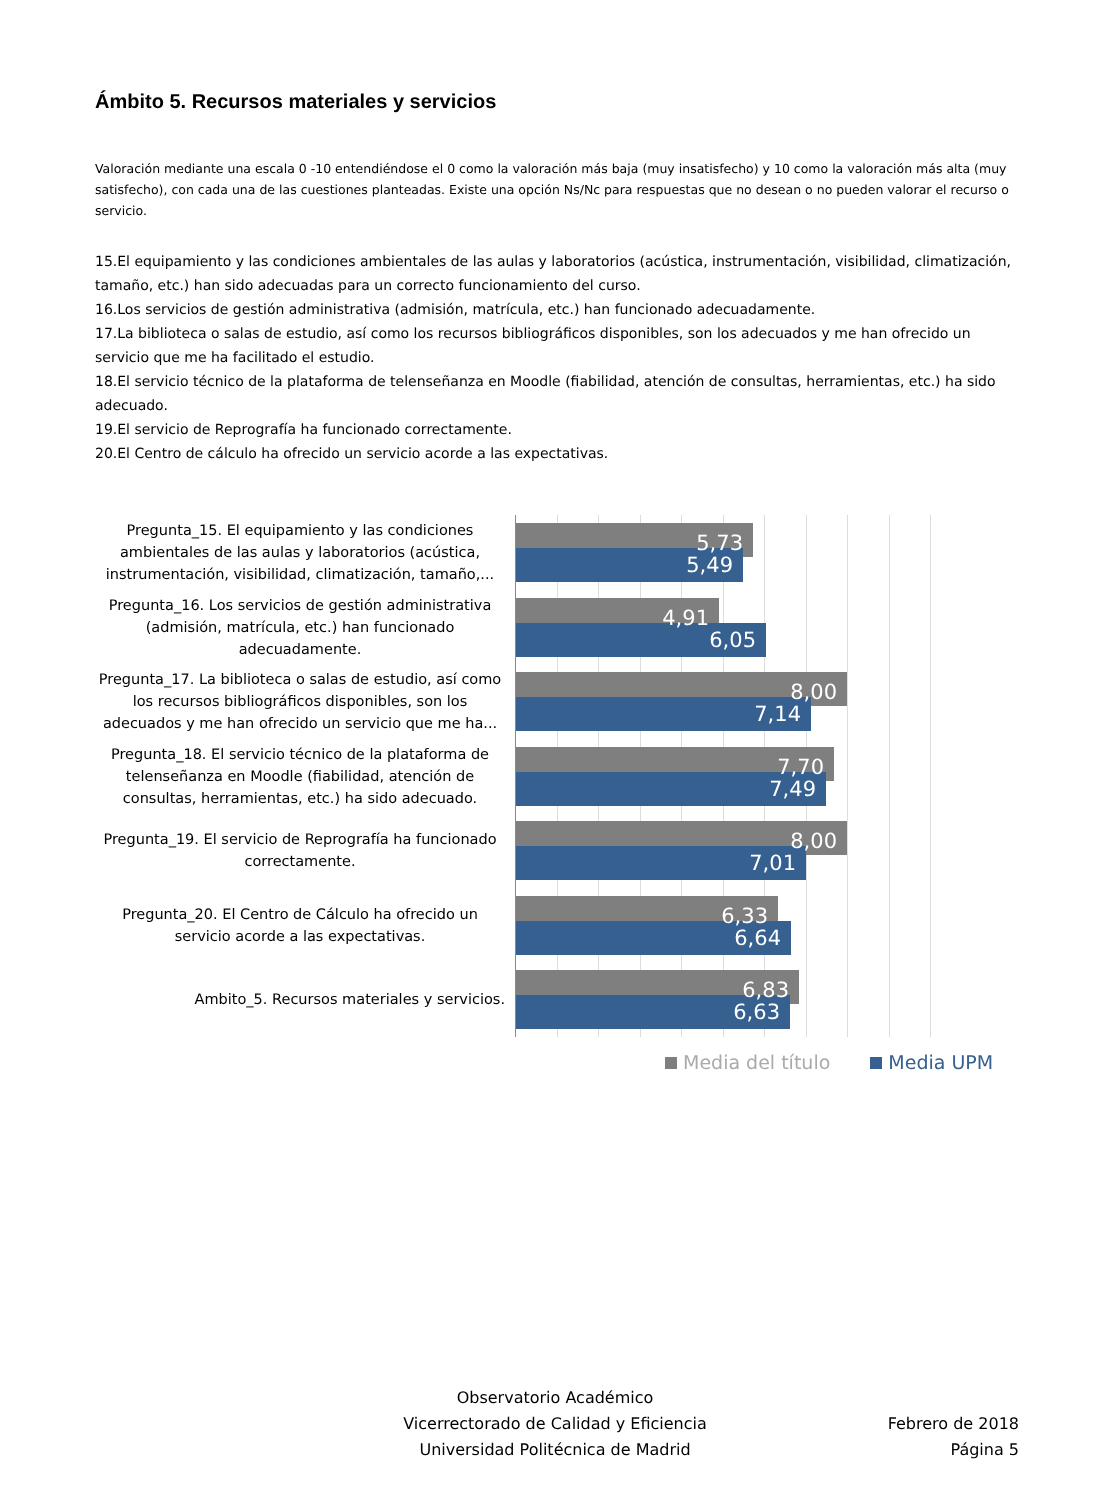Ámbito 5. Recursos materiales y servicios
Valoración mediante una escala 0 -10 entendiéndose el 0 como la valoración más baja (muy insatisfecho) y 10 como la valoración más alta (muy satisfecho), con cada una de las cuestiones planteadas. Existe una opción Ns/Nc para respuestas que no desean o no pueden valorar el recurso o servicio.
15.El equipamiento y las condiciones ambientales de las aulas y laboratorios (acústica, instrumentación, visibilidad, climatización, tamaño, etc.) han sido adecuadas para un correcto funcionamiento del curso.
16.Los servicios de gestión administrativa (admisión, matrícula, etc.) han funcionado adecuadamente.
17.La biblioteca o salas de estudio, así como los recursos bibliográficos disponibles, son los adecuados y me han ofrecido un servicio que me ha facilitado el estudio.
18.El servicio técnico de la plataforma de telenseñanza en Moodle (fiabilidad, atención de consultas, herramientas, etc.) ha sido adecuado.
19.El servicio de Reprografía ha funcionado correctamente.
20.El Centro de cálculo ha ofrecido un servicio acorde a las expectativas.
Pregunta_15. El equipamiento y las condiciones ambientales de las aulas y laboratorios (acústica, instrumentación, visibilidad, climatización, tamaño,...
Pregunta_16. Los servicios de gestión administrativa (admisión, matrícula, etc.) han funcionado adecuadamente.
Pregunta_17. La biblioteca o salas de estudio, así como los recursos bibliográficos disponibles, son los adecuados y me han ofrecido un servicio que me ha...
Pregunta_18. El servicio técnico de la plataforma de telenseñanza en Moodle (fiabilidad, atención de consultas, herramientas, etc.) ha sido adecuado.
Pregunta_19. El servicio de Reprografía ha funcionado correctamente.
Pregunta_20. El Centro de Cálculo ha ofrecido un servicio acorde a las expectativas.
Ambito_5. Recursos materiales y servicios.
5,73
5,49
4,91
6,05
8,00
7,14
7,70
7,49
8,00
7,01
6,33
6,64
6,83
6,63
Media del título Media UPM
Observatorio Académico
Vicerrectorado de Calidad y Eficiencia
Universidad Politécnica de Madrid
Febrero de 2018
Página 5